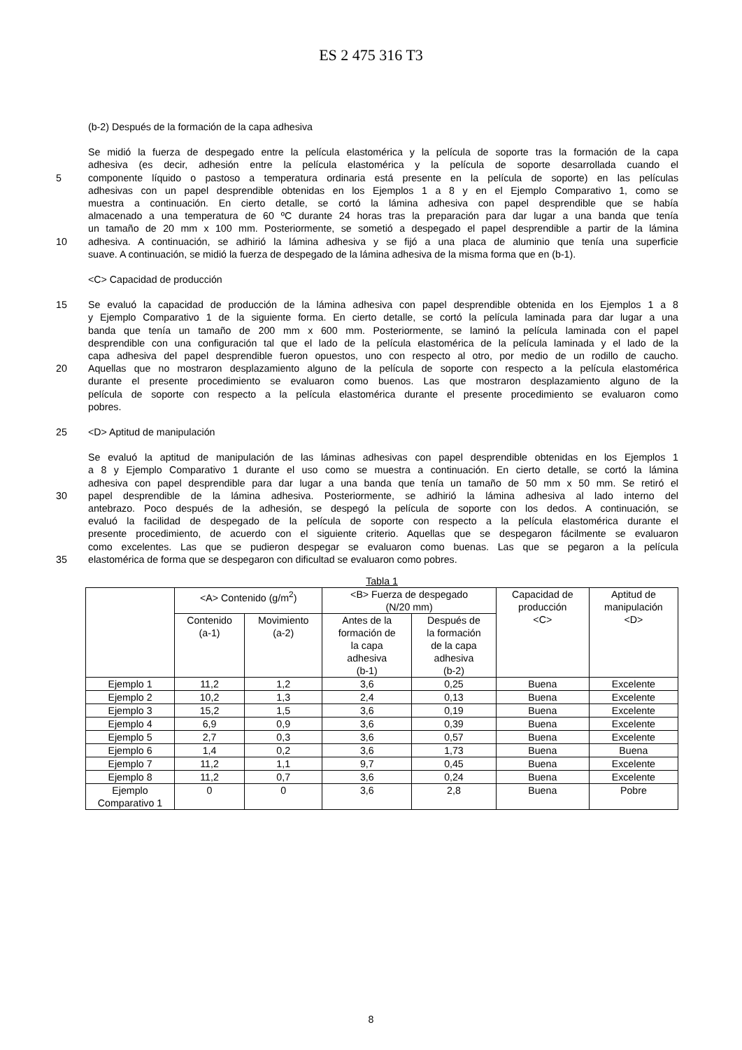ES 2 475 316 T3
(b-2) Después de la formación de la capa adhesiva
Se midió la fuerza de despegado entre la película elastomérica y la película de soporte tras la formación de la capa
adhesiva (es decir, adhesión entre la película elastomérica y la película de soporte desarrollada cuando el
5 componente líquido o pastoso a temperatura ordinaria está presente en la película de soporte) en las películas
adhesivas con un papel desprendible obtenidas en los Ejemplos 1 a 8 y en el Ejemplo Comparativo 1, como se
muestra a continuación. En cierto detalle, se cortó la lámina adhesiva con papel desprendible que se había
almacenado a una temperatura de 60 ºC durante 24 horas tras la preparación para dar lugar a una banda que tenía
un tamaño de 20 mm x 100 mm. Posteriormente, se sometió a despegado el papel desprendible a partir de la lámina
10 adhesiva. A continuación, se adhirió la lámina adhesiva y se fijó a una placa de aluminio que tenía una superficie
suave. A continuación, se midió la fuerza de despegado de la lámina adhesiva de la misma forma que en (b-1).
<C> Capacidad de producción
15 Se evaluó la capacidad de producción de la lámina adhesiva con papel desprendible obtenida en los Ejemplos 1 a 8
y Ejemplo Comparativo 1 de la siguiente forma. En cierto detalle, se cortó la película laminada para dar lugar a una
banda que tenía un tamaño de 200 mm x 600 mm. Posteriormente, se laminó la película laminada con el papel
desprendible con una configuración tal que el lado de la película elastomérica de la película laminada y el lado de la
capa adhesiva del papel desprendible fueron opuestos, uno con respecto al otro, por medio de un rodillo de caucho.
20 Aquellas que no mostraron desplazamiento alguno de la película de soporte con respecto a la película elastomérica
durante el presente procedimiento se evaluaron como buenos. Las que mostraron desplazamiento alguno de la
película de soporte con respecto a la película elastomérica durante el presente procedimiento se evaluaron como
pobres.
25 <D> Aptitud de manipulación
Se evaluó la aptitud de manipulación de las láminas adhesivas con papel desprendible obtenidas en los Ejemplos 1
a 8 y Ejemplo Comparativo 1 durante el uso como se muestra a continuación. En cierto detalle, se cortó la lámina
adhesiva con papel desprendible para dar lugar a una banda que tenía un tamaño de 50 mm x 50 mm. Se retiró el
30 papel desprendible de la lámina adhesiva. Posteriormente, se adhirió la lámina adhesiva al lado interno del
antebrazo. Poco después de la adhesión, se despegó la película de soporte con los dedos. A continuación, se
evaluó la facilidad de despegado de la película de soporte con respecto a la película elastomérica durante el
presente procedimiento, de acuerdo con el siguiente criterio. Aquellas que se despegaron fácilmente se evaluaron
como excelentes. Las que se pudieron despegar se evaluaron como buenas. Las que se pegaron a la película
35 elastomérica de forma que se despegaron con dificultad se evaluaron como pobres.
Tabla 1
| | <A> Contenido (g/m<sup>2</sup>) | | <B> Fuerza de despegado (N/20 mm) | | Capacidad de producción <C> | Aptitud de manipulación <D> |
| --- | --- | --- | --- | --- | --- | --- |
| | Contenido (a-1) | Movimiento (a-2) | Antes de la formación de la capa adhesiva (b-1) | Después de la formación de la capa adhesiva (b-2) | | |
| Ejemplo 1 | 11,2 | 1,2 | 3,6 | 0,25 | Buena | Excelente |
| Ejemplo 2 | 10,2 | 1,3 | 2,4 | 0,13 | Buena | Excelente |
| Ejemplo 3 | 15,2 | 1,5 | 3,6 | 0,19 | Buena | Excelente |
| Ejemplo 4 | 6,9 | 0,9 | 3,6 | 0,39 | Buena | Excelente |
| Ejemplo 5 | 2,7 | 0,3 | 3,6 | 0,57 | Buena | Excelente |
| Ejemplo 6 | 1,4 | 0,2 | 3,6 | 1,73 | Buena | Buena |
| Ejemplo 7 | 11,2 | 1,1 | 9,7 | 0,45 | Buena | Excelente |
| Ejemplo 8 | 11,2 | 0,7 | 3,6 | 0,24 | Buena | Excelente |
| Ejemplo Comparativo 1 | 0 | 0 | 3,6 | 2,8 | Buena | Pobre |
8